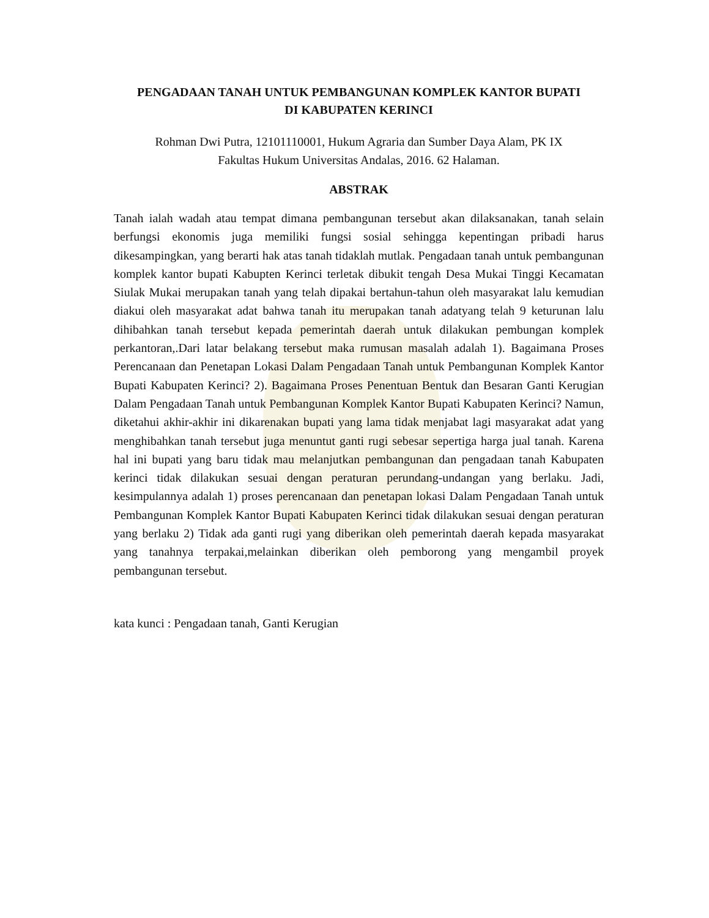PENGADAAN TANAH UNTUK PEMBANGUNAN KOMPLEK KANTOR BUPATI
DI KABUPATEN KERINCI
Rohman Dwi Putra, 12101110001, Hukum Agraria dan Sumber Daya Alam, PK IX
Fakultas Hukum Universitas Andalas, 2016. 62 Halaman.
ABSTRAK
Tanah ialah wadah atau tempat dimana pembangunan tersebut akan dilaksanakan, tanah selain berfungsi ekonomis juga memiliki fungsi sosial sehingga kepentingan pribadi harus dikesampingkan, yang berarti hak atas tanah tidaklah mutlak. Pengadaan tanah untuk pembangunan komplek kantor bupati Kabupten Kerinci terletak dibukit tengah Desa Mukai Tinggi Kecamatan Siulak Mukai merupakan tanah yang telah dipakai bertahun-tahun oleh masyarakat lalu kemudian diakui oleh masyarakat adat bahwa tanah itu merupakan tanah adatyang telah 9 keturunan lalu dihibahkan tanah tersebut kepada pemerintah daerah untuk dilakukan pembungan komplek perkantoran,.Dari latar belakang tersebut maka rumusan masalah adalah 1). Bagaimana Proses Perencanaan dan Penetapan Lokasi Dalam Pengadaan Tanah untuk Pembangunan Komplek Kantor Bupati Kabupaten Kerinci? 2). Bagaimana Proses Penentuan Bentuk dan Besaran Ganti Kerugian Dalam Pengadaan Tanah untuk Pembangunan Komplek Kantor Bupati Kabupaten Kerinci? Namun, diketahui akhir-akhir ini dikarenakan bupati yang lama tidak menjabat lagi masyarakat adat yang menghibahkan tanah tersebut juga menuntut ganti rugi sebesar sepertiga harga jual tanah. Karena hal ini bupati yang baru tidak mau melanjutkan pembangunan dan pengadaan tanah Kabupaten kerinci tidak dilakukan sesuai dengan peraturan perundang-undangan yang berlaku. Jadi, kesimpulannya adalah 1) proses perencanaan dan penetapan lokasi Dalam Pengadaan Tanah untuk Pembangunan Komplek Kantor Bupati Kabupaten Kerinci tidak dilakukan sesuai dengan peraturan yang berlaku 2) Tidak ada ganti rugi yang diberikan oleh pemerintah daerah kepada masyarakat yang tanahnya terpakai,melainkan diberikan oleh pemborong yang mengambil proyek pembangunan tersebut.
kata kunci : Pengadaan tanah, Ganti Kerugian